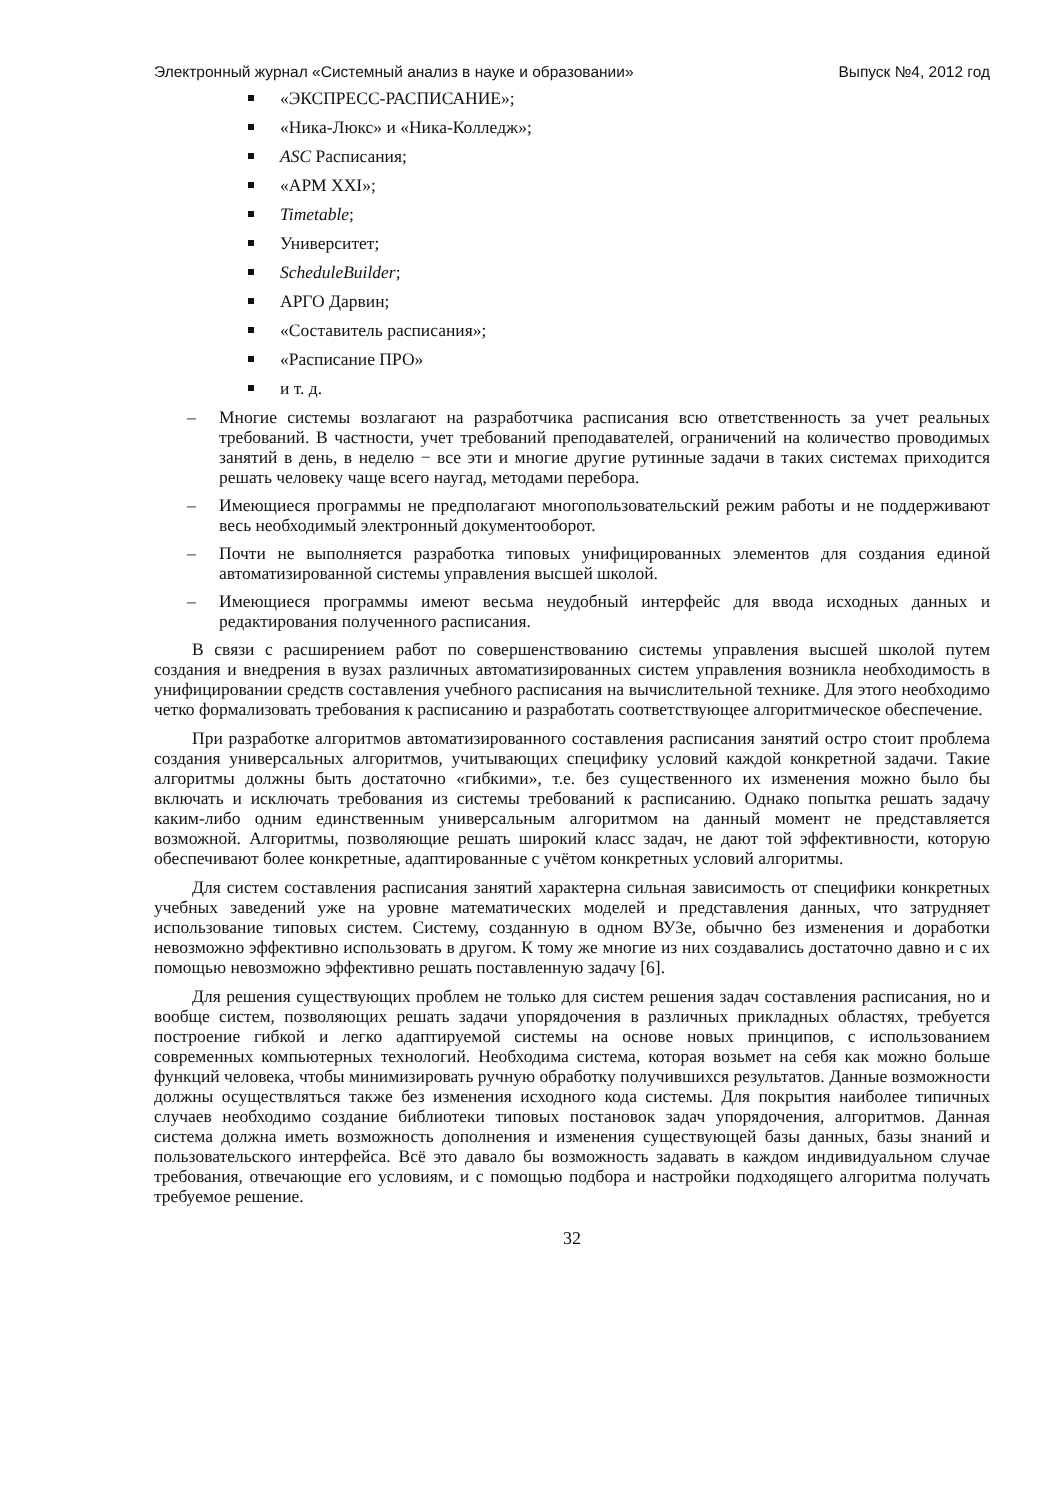Электронный журнал «Системный анализ в науке и образовании» Выпуск №4, 2012 год
«ЭКСПРЕСС-РАСПИСАНИЕ»;
«Ника-Люкс» и «Ника-Колледж»;
ASC Расписания;
«АРМ XXI»;
Timetable;
Университет;
ScheduleBuilder;
АРГО Дарвин;
«Составитель расписания»;
«Расписание ПРО»
и т. д.
– Многие системы возлагают на разработчика расписания всю ответственность за учет реальных требований. В частности, учет требований преподавателей, ограничений на количество проводимых занятий в день, в неделю − все эти и многие другие рутинные задачи в таких системах приходится решать человеку чаще всего наугад, методами перебора.
– Имеющиеся программы не предполагают многопользовательский режим работы и не поддерживают весь необходимый электронный документооборот.
– Почти не выполняется разработка типовых унифицированных элементов для создания единой автоматизированной системы управления высшей школой.
– Имеющиеся программы имеют весьма неудобный интерфейс для ввода исходных данных и редактирования полученного расписания.
В связи с расширением работ по совершенствованию системы управления высшей школой путем создания и внедрения в вузах различных автоматизированных систем управления возникла необходимость в унифицировании средств составления учебного расписания на вычислительной технике. Для этого необходимо четко формализовать требования к расписанию и разработать соответствующее алгоритмическое обеспечение.
При разработке алгоритмов автоматизированного составления расписания занятий остро стоит проблема создания универсальных алгоритмов, учитывающих специфику условий каждой конкретной задачи. Такие алгоритмы должны быть достаточно «гибкими», т.е. без существенного их изменения можно было бы включать и исключать требования из системы требований к расписанию. Однако попытка решать задачу каким-либо одним единственным универсальным алгоритмом на данный момент не представляется возможной. Алгоритмы, позволяющие решать широкий класс задач, не дают той эффективности, которую обеспечивают более конкретные, адаптированные с учётом конкретных условий алгоритмы.
Для систем составления расписания занятий характерна сильная зависимость от специфики конкретных учебных заведений уже на уровне математических моделей и представления данных, что затрудняет использование типовых систем. Систему, созданную в одном ВУЗе, обычно без изменения и доработки невозможно эффективно использовать в другом. К тому же многие из них создавались достаточно давно и с их помощью невозможно эффективно решать поставленную задачу [6].
Для решения существующих проблем не только для систем решения задач составления расписания, но и вообще систем, позволяющих решать задачи упорядочения в различных прикладных областях, требуется построение гибкой и легко адаптируемой системы на основе новых принципов, с использованием современных компьютерных технологий. Необходима система, которая возьмет на себя как можно больше функций человека, чтобы минимизировать ручную обработку получившихся результатов. Данные возможности должны осуществляться также без изменения исходного кода системы. Для покрытия наиболее типичных случаев необходимо создание библиотеки типовых постановок задач упорядочения, алгоритмов. Данная система должна иметь возможность дополнения и изменения существующей базы данных, базы знаний и пользовательского интерфейса. Всё это давало бы возможность задавать в каждом индивидуальном случае требования, отвечающие его условиям, и с помощью подбора и настройки подходящего алгоритма получать требуемое решение.
32